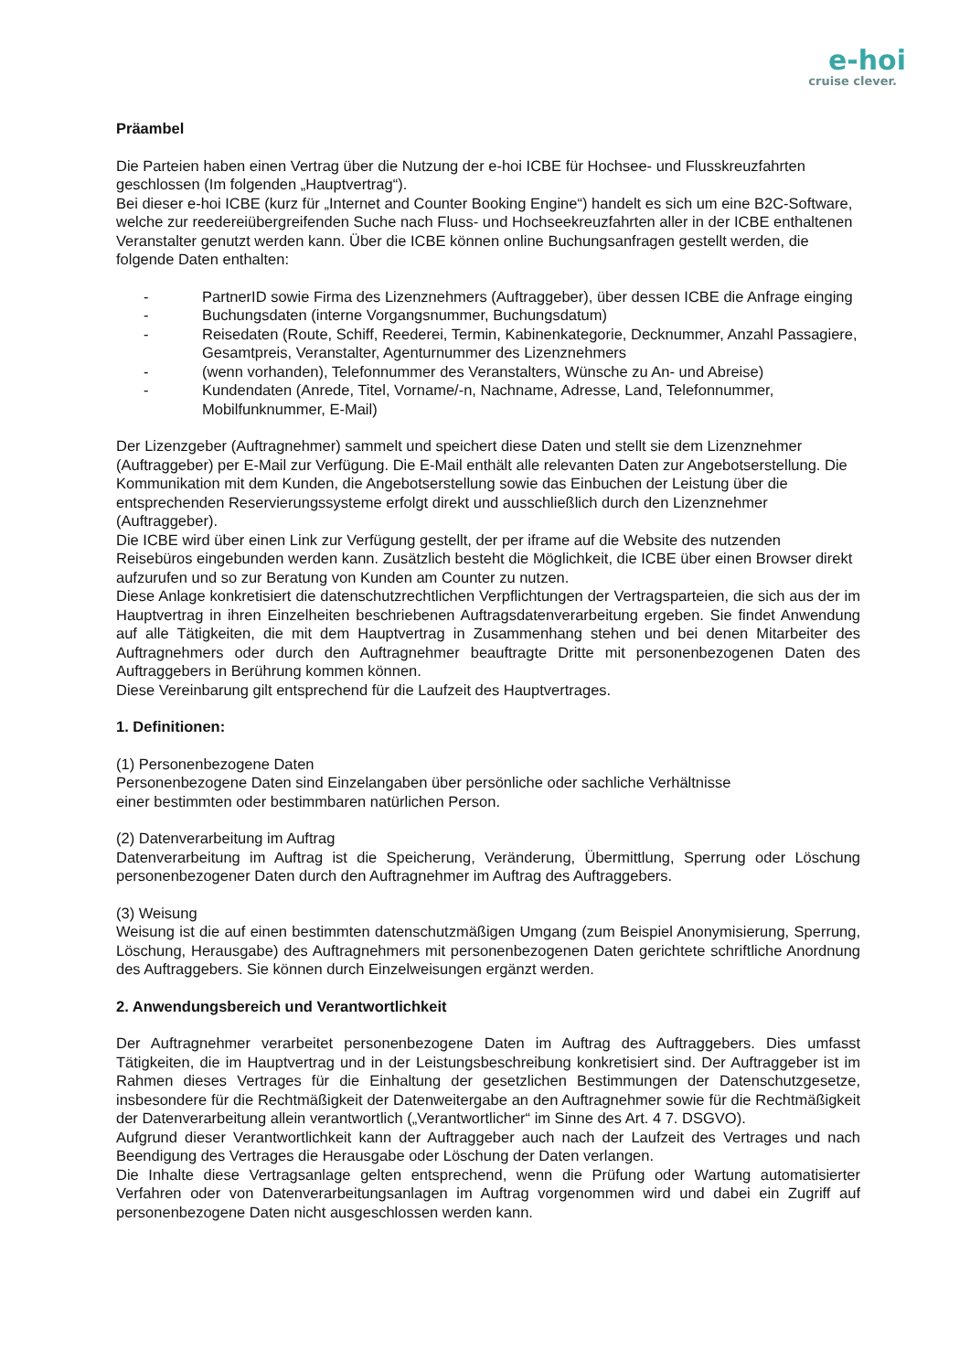e-hoi
cruise clever.
Präambel
Die Parteien haben einen Vertrag über die Nutzung der e-hoi ICBE für Hochsee- und Flusskreuzfahrten geschlossen (Im folgenden „Hauptvertrag“).
Bei dieser e-hoi ICBE (kurz für „Internet and Counter Booking Engine“) handelt es sich um eine B2C-Software, welche zur reedereiübergreifenden Suche nach Fluss- und Hochseekreuzfahrten aller in der ICBE enthaltenen Veranstalter genutzt werden kann. Über die ICBE können online Buchungsanfragen gestellt werden, die folgende Daten enthalten:
- PartnerID sowie Firma des Lizenznehmers (Auftraggeber), über dessen ICBE die Anfrage einging
- Buchungsdaten (interne Vorgangsnummer, Buchungsdatum)
- Reisedaten (Route, Schiff, Reederei, Termin, Kabinenkategorie, Decknummer, Anzahl Passagiere, Gesamtpreis, Veranstalter, Agenturnummer des Lizenznehmers
- (wenn vorhanden), Telefonnummer des Veranstalters, Wünsche zu An- und Abreise)
- Kundendaten (Anrede, Titel, Vorname/-n, Nachname, Adresse, Land, Telefonnummer, Mobilfunknummer, E-Mail)
Der Lizenzgeber (Auftragnehmer) sammelt und speichert diese Daten und stellt sie dem Lizenznehmer (Auftraggeber) per E-Mail zur Verfügung. Die E-Mail enthält alle relevanten Daten zur Angebotserstellung. Die Kommunikation mit dem Kunden, die Angebotserstellung sowie das Einbuchen der Leistung über die entsprechenden Reservierungssysteme erfolgt direkt und ausschließlich durch den Lizenznehmer (Auftraggeber).
Die ICBE wird über einen Link zur Verfügung gestellt, der per iframe auf die Website des nutzenden Reisebüros eingebunden werden kann. Zusätzlich besteht die Möglichkeit, die ICBE über einen Browser direkt aufzurufen und so zur Beratung von Kunden am Counter zu nutzen.
Diese Anlage konkretisiert die datenschutzrechtlichen Verpflichtungen der Vertragsparteien, die sich aus der im Hauptvertrag in ihren Einzelheiten beschriebenen Auftragsdatenverarbeitung ergeben. Sie findet Anwendung auf alle Tätigkeiten, die mit dem Hauptvertrag in Zusammenhang stehen und bei denen Mitarbeiter des Auftragnehmers oder durch den Auftragnehmer beauftragte Dritte mit personenbezogenen Daten des Auftraggebers in Berührung kommen können.
Diese Vereinbarung gilt entsprechend für die Laufzeit des Hauptvertrages.
1. Definitionen:
(1) Personenbezogene Daten
Personenbezogene Daten sind Einzelangaben über persönliche oder sachliche Verhältnisse
einer bestimmten oder bestimmbaren natürlichen Person.
(2) Datenverarbeitung im Auftrag
Datenverarbeitung im Auftrag ist die Speicherung, Veränderung, Übermittlung, Sperrung oder Löschung personenbezogener Daten durch den Auftragnehmer im Auftrag des Auftraggebers.
(3) Weisung
Weisung ist die auf einen bestimmten datenschutzmäßigen Umgang (zum Beispiel Anonymisierung, Sperrung, Löschung, Herausgabe) des Auftragnehmers mit personenbezogenen Daten gerichtete schriftliche Anordnung des Auftraggebers. Sie können durch Einzelweisungen ergänzt werden.
2. Anwendungsbereich und Verantwortlichkeit
Der Auftragnehmer verarbeitet personenbezogene Daten im Auftrag des Auftraggebers. Dies umfasst Tätigkeiten, die im Hauptvertrag und in der Leistungsbeschreibung konkretisiert sind. Der Auftraggeber ist im Rahmen dieses Vertrages für die Einhaltung der gesetzlichen Bestimmungen der Datenschutzgesetze, insbesondere für die Rechtmäßigkeit der Datenweitergabe an den Auftragnehmer sowie für die Rechtmäßigkeit der Datenverarbeitung allein verantwortlich („Verantwortlicher“ im Sinne des Art. 4 7. DSGVO).
Aufgrund dieser Verantwortlichkeit kann der Auftraggeber auch nach der Laufzeit des Vertrages und nach Beendigung des Vertrages die Herausgabe oder Löschung der Daten verlangen.
Die Inhalte diese Vertragsanlage gelten entsprechend, wenn die Prüfung oder Wartung automatisierter Verfahren oder von Datenverarbeitungsanlagen im Auftrag vorgenommen wird und dabei ein Zugriff auf personenbezogene Daten nicht ausgeschlossen werden kann.